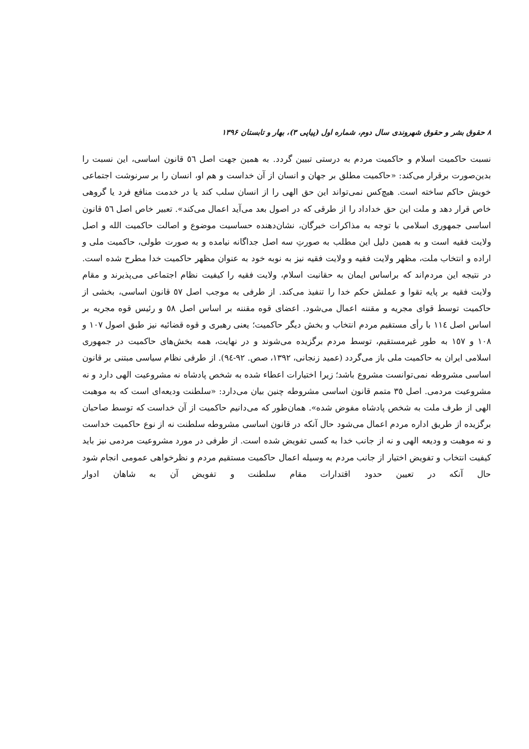۸ حقوق بشر و حقوق شهروندی سال دوم، شماره اول (پیاپی ۳)، بهار و تابستان ۱۳۹۶
نسبت حاکمیت اسلام و حاکمیت مردم به درستی تبیین گردد. به همین جهت اصل ٥٦ قانون اساسی، این نسبت را بدین‌صورت برقرار می‌کند: «حاکمیت مطلق بر جهان و انسان از آن خداست و هم او، انسان را بر سرنوشت اجتماعی خویش حاکم ساخته است. هیچ‌کس نمی‌تواند این حق الهی را از انسان سلب کند یا در خدمت منافع فرد یا گروهی خاص قرار دهد و ملت این حق خداداد را از طرقی که در اصول بعد می‌آید اعمال می‌کند». تعبیر خاص اصل ٥٦ قانون اساسی جمهوری اسلامی با توجه به مذاکرات خبرگان، نشان‌دهنده حساسیت موضوع و اصالت حاکمیت الله و اصل ولایت فقیه است و به همین دلیل این مطلب به صورتِ سه اصل جداگانه نیامده و به صورت طولی، حاکمیت ملی و اراده و انتخاب ملت، مظهر ولایت فقیه و ولایت فقیه نیز به نوبه خود به عنوان مظهر حاکمیت خدا مطرح شده است. در نتیجه این مردم‌اند که براساس ایمان به حقانیت اسلام، ولایت فقیه را کیفیت نظام اجتماعی می‌پذیرند و مقام ولایت فقیه بر پایه تقوا و عملش حکم خدا را تنفیذ می‌کند. از طرفی به موجب اصل ٥٧ قانون اساسی، بخشی از حاکمیت توسط قوای مجریه و مقننه اعمال می‌شود. اعضای قوه مقننه بر اساس اصل ٥٨ و رئیس قوه مجریه بر اساس اصل ١١٤ با رأی مستقیم مردم انتخاب و بخش دیگر حاکمیت؛ یعنی رهبری و قوه قضائیه نیز طبق اصول ١٠٧ و ١٠٨ و ١٥٧ به طور غیرمستقیم، توسط مردم برگزیده می‌شوند و در نهایت، همه بخش‌های حاکمیت در جمهوری اسلامی ایران به حاکمیت ملی باز می‌گردد (عمید زنجانی، ١٣٩٢، صص. ٩٢-٩٤). از طرفی نظام سیاسی مبتنی بر قانون اساسی مشروطه نمی‌توانست مشروع باشد؛ زیرا اختیارات اعطاء شده به شخص پادشاه نه مشروعیت الهی دارد و نه مشروعیت مردمی. اصل ٣٥ متمم قانون اساسی مشروطه چنین بیان می‌دارد: «سلطنت ودیعه‌ای است که به موهبت الهی از طرف ملت به شخص پادشاه مفوض شده». همان‌طور که می‌دانیم حاکمیت از آن خداست که توسط صاحبان برگزیده از طریق اداره مردم اعمال می‌شود حال آنکه در قانون اساسی مشروطه سلطنت نه از نوع حاکمیت خداست و نه موهبت و ودیعه الهی و نه از جانب خدا به کسی تفویض شده است. از طرفی در مورد مشروعیت مردمی نیز باید کیفیت انتخاب و تفویض اختیار از جانب مردم به وسیله اعمال حاکمیت مستقیم مردم و نظرخواهی عمومی انجام شود حال آنکه در تعیین حدود اقتدارات مقام سلطنت و تفویض آن به شاهان ادوار